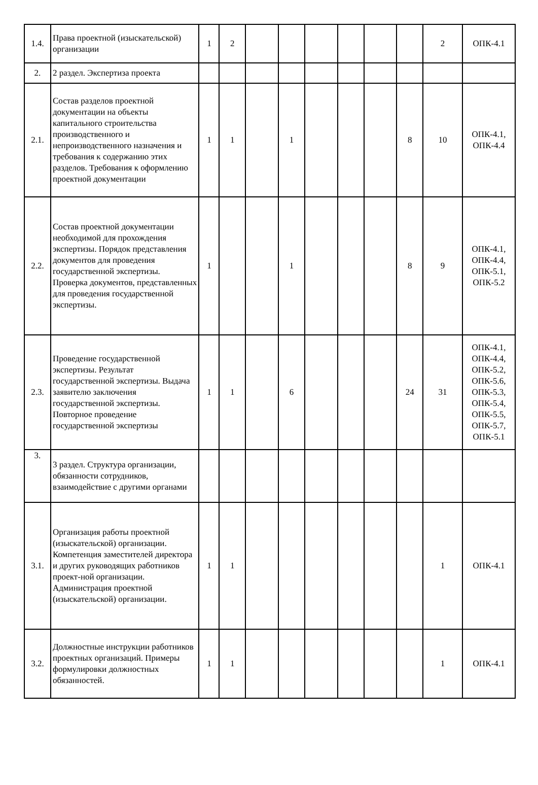| 1.4. | Права проектной (изыскательской) организации | 1 | 2 | | | | | | | 2 | ОПК-4.1 |
| 2. | 2 раздел. Экспертиза проекта | | | | | | | | | | |
| 2.1. | Состав разделов проектной документации на объекты капитального строительства производственного и непроизводственного назначения и требования к содержанию этих разделов. Требования к оформлению проектной документации | 1 | 1 | | 1 | | | | 8 | 10 | ОПК-4.1, ОПК-4.4 |
| 2.2. | Состав проектной документации необходимой для прохождения экспертизы. Порядок представления документов для проведения государственной экспертизы. Проверка документов, представленных для проведения государственной экспертизы. | 1 | | | 1 | | | | 8 | 9 | ОПК-4.1, ОПК-4.4, ОПК-5.1, ОПК-5.2 |
| 2.3. | Проведение государственной экспертизы. Результат государственной экспертизы. Выдача заявителю заключения государственной экспертизы. Повторное проведение государственной экспертизы | 1 | 1 | | 6 | | | | 24 | 31 | ОПК-4.1, ОПК-4.4, ОПК-5.2, ОПК-5.6, ОПК-5.3, ОПК-5.4, ОПК-5.5, ОПК-5.7, ОПК-5.1 |
| 3. | 3 раздел. Структура организации, обязанности сотрудников, взаимодействие с другими органами | | | | | | | | | | |
| 3.1. | Организация работы проектной (изыскательской) организации. Компетенция заместителей директора и других руководящих работников проект-ной организации. Администрация проектной (изыскательской) организации. | 1 | 1 | | | | | | | 1 | ОПК-4.1 |
| 3.2. | Должностные инструкции работников проектных организаций. Примеры формулировки должностных обязанностей. | 1 | 1 | | | | | | | 1 | ОПК-4.1 |